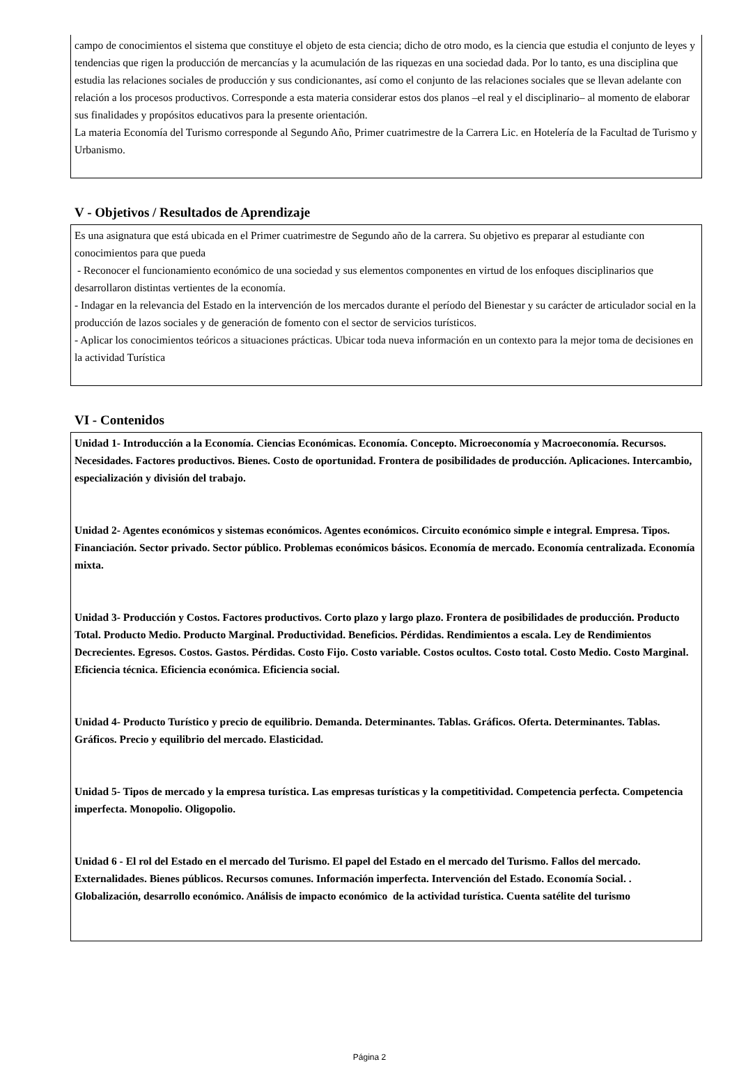campo de conocimientos el sistema que constituye el objeto de esta ciencia; dicho de otro modo, es la ciencia que estudia el conjunto de leyes y tendencias que rigen la producción de mercancías y la acumulación de las riquezas en una sociedad dada. Por lo tanto, es una disciplina que estudia las relaciones sociales de producción y sus condicionantes, así como el conjunto de las relaciones sociales que se llevan adelante con relación a los procesos productivos. Corresponde a esta materia considerar estos dos planos –el real y el disciplinario– al momento de elaborar sus finalidades y propósitos educativos para la presente orientación.
La materia Economía del Turismo corresponde al Segundo Año, Primer cuatrimestre de la Carrera Lic. en Hotelería de la Facultad de Turismo y Urbanismo.
V - Objetivos / Resultados de Aprendizaje
Es una asignatura que está ubicada en el Primer cuatrimestre de Segundo año de la carrera. Su objetivo es preparar al estudiante con conocimientos para que pueda
- Reconocer el funcionamiento económico de una sociedad y sus elementos componentes en virtud de los enfoques disciplinarios que desarrollaron distintas vertientes de la economía.
- Indagar en la relevancia del Estado en la intervención de los mercados durante el período del Bienestar y su carácter de articulador social en la producción de lazos sociales y de generación de fomento con el sector de servicios turísticos.
- Aplicar los conocimientos teóricos a situaciones prácticas. Ubicar toda nueva información en un contexto para la mejor toma de decisiones en la actividad Turística
VI - Contenidos
Unidad 1- Introducción a la Economía. Ciencias Económicas. Economía. Concepto. Microeconomía y Macroeconomía. Recursos. Necesidades. Factores productivos. Bienes. Costo de oportunidad. Frontera de posibilidades de producción. Aplicaciones. Intercambio, especialización y división del trabajo.
Unidad 2- Agentes económicos y sistemas económicos. Agentes económicos. Circuito económico simple e integral. Empresa. Tipos. Financiación. Sector privado. Sector público. Problemas económicos básicos. Economía de mercado. Economía centralizada. Economía mixta.
Unidad 3- Producción y Costos. Factores productivos. Corto plazo y largo plazo. Frontera de posibilidades de producción. Producto Total. Producto Medio. Producto Marginal. Productividad. Beneficios. Pérdidas. Rendimientos a escala. Ley de Rendimientos Decrecientes. Egresos. Costos. Gastos. Pérdidas. Costo Fijo. Costo variable. Costos ocultos. Costo total. Costo Medio. Costo Marginal. Eficiencia técnica. Eficiencia económica. Eficiencia social.
Unidad 4- Producto Turístico y precio de equilibrio. Demanda. Determinantes. Tablas. Gráficos. Oferta. Determinantes. Tablas. Gráficos. Precio y equilibrio del mercado. Elasticidad.
Unidad 5- Tipos de mercado y la empresa turística. Las empresas turísticas y la competitividad. Competencia perfecta. Competencia imperfecta. Monopolio. Oligopolio.
Unidad 6 - El rol del Estado en el mercado del Turismo. El papel del Estado en el mercado del Turismo. Fallos del mercado. Externalidades. Bienes públicos. Recursos comunes. Información imperfecta. Intervención del Estado. Economía Social. . Globalización, desarrollo económico. Análisis de impacto económico de la actividad turística. Cuenta satélite del turismo
Página 2